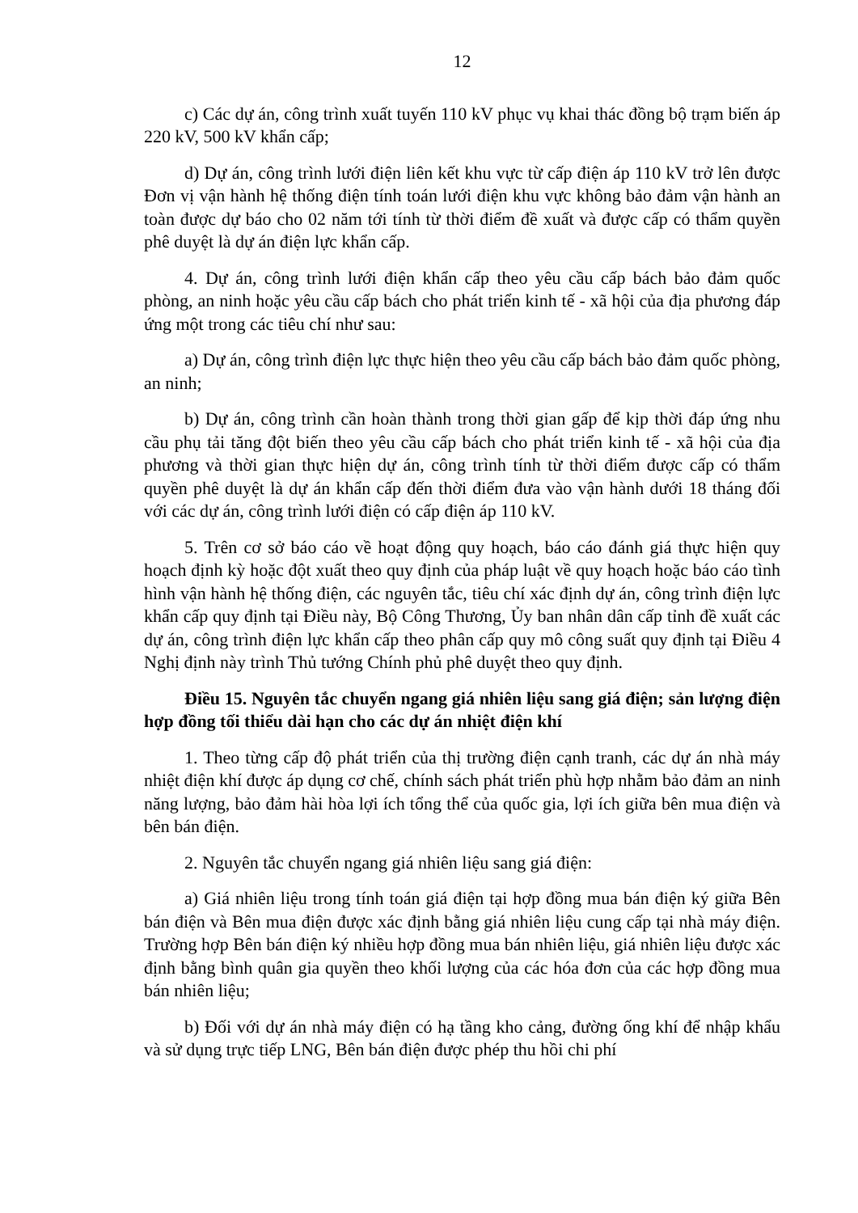12
c) Các dự án, công trình xuất tuyến 110 kV phục vụ khai thác đồng bộ trạm biến áp 220 kV, 500 kV khẩn cấp;
d) Dự án, công trình lưới điện liên kết khu vực từ cấp điện áp 110 kV trở lên được Đơn vị vận hành hệ thống điện tính toán lưới điện khu vực không bảo đảm vận hành an toàn được dự báo cho 02 năm tới tính từ thời điểm đề xuất và được cấp có thẩm quyền phê duyệt là dự án điện lực khẩn cấp.
4. Dự án, công trình lưới điện khẩn cấp theo yêu cầu cấp bách bảo đảm quốc phòng, an ninh hoặc yêu cầu cấp bách cho phát triển kinh tế - xã hội của địa phương đáp ứng một trong các tiêu chí như sau:
a) Dự án, công trình điện lực thực hiện theo yêu cầu cấp bách bảo đảm quốc phòng, an ninh;
b) Dự án, công trình cần hoàn thành trong thời gian gấp để kịp thời đáp ứng nhu cầu phụ tải tăng đột biến theo yêu cầu cấp bách cho phát triển kinh tế - xã hội của địa phương và thời gian thực hiện dự án, công trình tính từ thời điểm được cấp có thẩm quyền phê duyệt là dự án khẩn cấp đến thời điểm đưa vào vận hành dưới 18 tháng đối với các dự án, công trình lưới điện có cấp điện áp 110 kV.
5. Trên cơ sở báo cáo về hoạt động quy hoạch, báo cáo đánh giá thực hiện quy hoạch định kỳ hoặc đột xuất theo quy định của pháp luật về quy hoạch hoặc báo cáo tình hình vận hành hệ thống điện, các nguyên tắc, tiêu chí xác định dự án, công trình điện lực khẩn cấp quy định tại Điều này, Bộ Công Thương, Ủy ban nhân dân cấp tỉnh đề xuất các dự án, công trình điện lực khẩn cấp theo phân cấp quy mô công suất quy định tại Điều 4 Nghị định này trình Thủ tướng Chính phủ phê duyệt theo quy định.
Điều 15. Nguyên tắc chuyển ngang giá nhiên liệu sang giá điện; sản lượng điện hợp đồng tối thiểu dài hạn cho các dự án nhiệt điện khí
1. Theo từng cấp độ phát triển của thị trường điện cạnh tranh, các dự án nhà máy nhiệt điện khí được áp dụng cơ chế, chính sách phát triển phù hợp nhằm bảo đảm an ninh năng lượng, bảo đảm hài hòa lợi ích tổng thể của quốc gia, lợi ích giữa bên mua điện và bên bán điện.
2. Nguyên tắc chuyển ngang giá nhiên liệu sang giá điện:
a) Giá nhiên liệu trong tính toán giá điện tại hợp đồng mua bán điện ký giữa Bên bán điện và Bên mua điện được xác định bằng giá nhiên liệu cung cấp tại nhà máy điện. Trường hợp Bên bán điện ký nhiều hợp đồng mua bán nhiên liệu, giá nhiên liệu được xác định bằng bình quân gia quyền theo khối lượng của các hóa đơn của các hợp đồng mua bán nhiên liệu;
b) Đối với dự án nhà máy điện có hạ tầng kho cảng, đường ống khí để nhập khẩu và sử dụng trực tiếp LNG, Bên bán điện được phép thu hồi chi phí